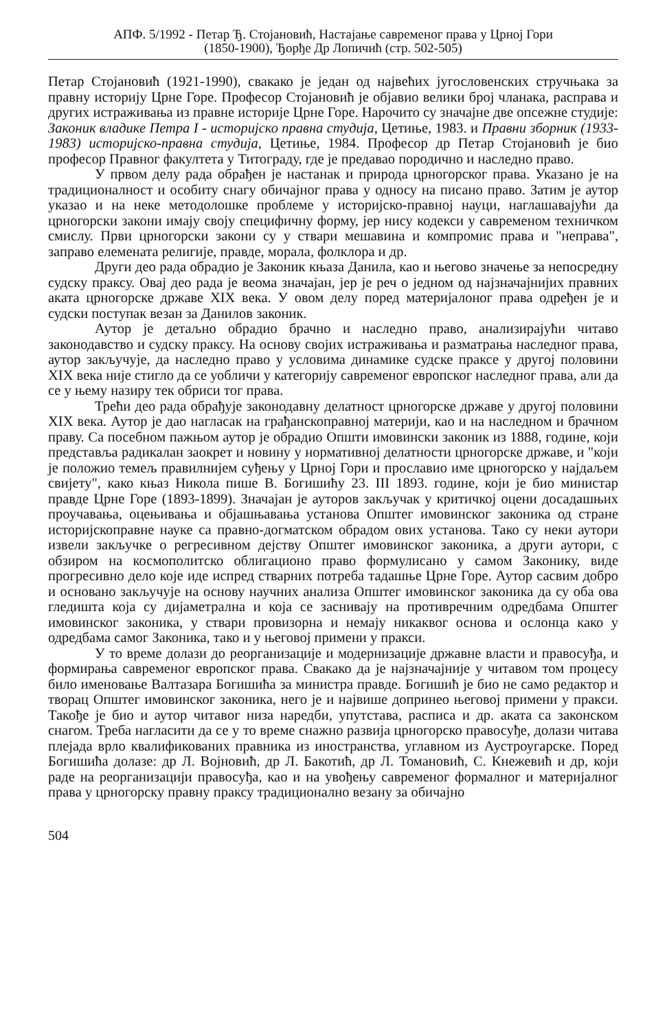АПФ. 5/1992 - Петар Ђ. Стојановић, Настајање савременог права у Црној Гори
(1850-1900), Ђорђе Др Лопичић (стр. 502-505)
Петар Стојановић (1921-1990), свакако је један од највећих југословенских стручњака за правну историју Црне Горе. Професор Стојановић је објавио велики број чланака, расправа и других истраживања из правне историје Црне Горе. Нарочито су значајне две опсежне студије: Законик владике Петра I - историјско правна студија, Цетиње, 1983. и Правни зборник (1933-1983) историјско-правна студија, Цетиње, 1984. Професор др Петар Стојановић је био професор Правног факултета у Титограду, где је предавао породично и наследно право.
У првом делу рада обрађен је настанак и природа црногорског права. Указано је на традиционалност и особиту снагу обичајног права у односу на писано право. Затим је аутор указао и на неке методолошке проблеме у историјско-правној науци, наглашавајући да црногорски закони имају своју специфичну форму, јер нису кодекси у савременом техничком смислу. Први црногорски закони су у ствари мешавина и компромис права и "неправа", заправо елемената религије, правде, морала, фолклора и др.
Други део рада обрадио је Законик књаза Данила, као и његово значење за непосредну судску праксу. Овај део рада је веома значајан, јер је реч о једном од најзначајнијих правних аката црногорске државе XIX века. У овом делу поред материјалоног права одређен је и судски поступак везан за Данилов законик.
Аутор је детаљно обрадио брачно и наследно право, анализирајући читаво законодавство и судску праксу. На основу својих истраживања и разматрања наследног права, аутор закључује, да наследно право у условима динамике судске праксе у другој половини XIX века није стигло да се уобличи у категорију савременог европског наследног права, али да се у њему назиру тек обриси тог права.
Трећи део рада обрађује законодавну делатност црногорске државе у другој половини XIX века. Аутор је дао нагласак на грађанскоправној материји, као и на наследном и брачном праву. Са посебном пажњом аутор је обрадио Општи имовински законик из 1888, године, који представља радикалан заокрет и новину у нормативној делатности црногорске државе, и "који је положио темељ правилнијем суђењу у Црној Гори и прославио име црногорско у најдаљем свијету", како књаз Никола пише В. Богишићу 23. III 1893. године, који је био министар правде Црне Горе (1893-1899). Значајан је ауторов закључак у критичкој оцени досадашњих проучавања, оцењивања и објашњавања установа Општег имовинског законика од стране историјскоправне науке са правно-догматском обрадом ових установа. Тако су неки аутори извели закључке о регресивном дејству Општег имовинског законика, а други аутори, с обзиром на космополитско облигационо право формулисано у самом Законику, виде прогресивно дело које иде испред стварних потреба тадашње Црне Горе. Аутор сасвим добро и основано закључује на основу научних анализа Општег имовинског законика да су оба ова гледишта која су дијаметрална и која се заснивају на противречним одредбама Општег имовинског законика, у ствари провизорна и немају никаквог основа и ослонца како у одредбама самог Законика, тако и у његовој примени у пракси.
У то време долази до реорганизације и модернизације државне власти и правосуђа, и формирања савременог европског права. Свакако да је најзначајније у читавом том процесу било именовање Валтазара Богишића за министра правде. Богишић је био не само редактор и творац Општег имовинског законика, него је и највише допринео његовој примени у пракси. Такође је био и аутор читавог низа наредби, упутстава, расписа и др. аката са законском снагом. Треба нагласити да се у то време снажно развија црногорско правосуђе, долази читава плејада врло квалификованих правника из иностранства, углавном из Аустроугарске. Поред Богишића долазе: др Л. Војновић, др Л. Бакотић, др Л. Томановић, С. Кнежевић и др, који раде на реорганизацији правосуђа, као и на увођењу савременог формалног и материјалног права у црногорску правну праксу традиционално везану за обичајно
504